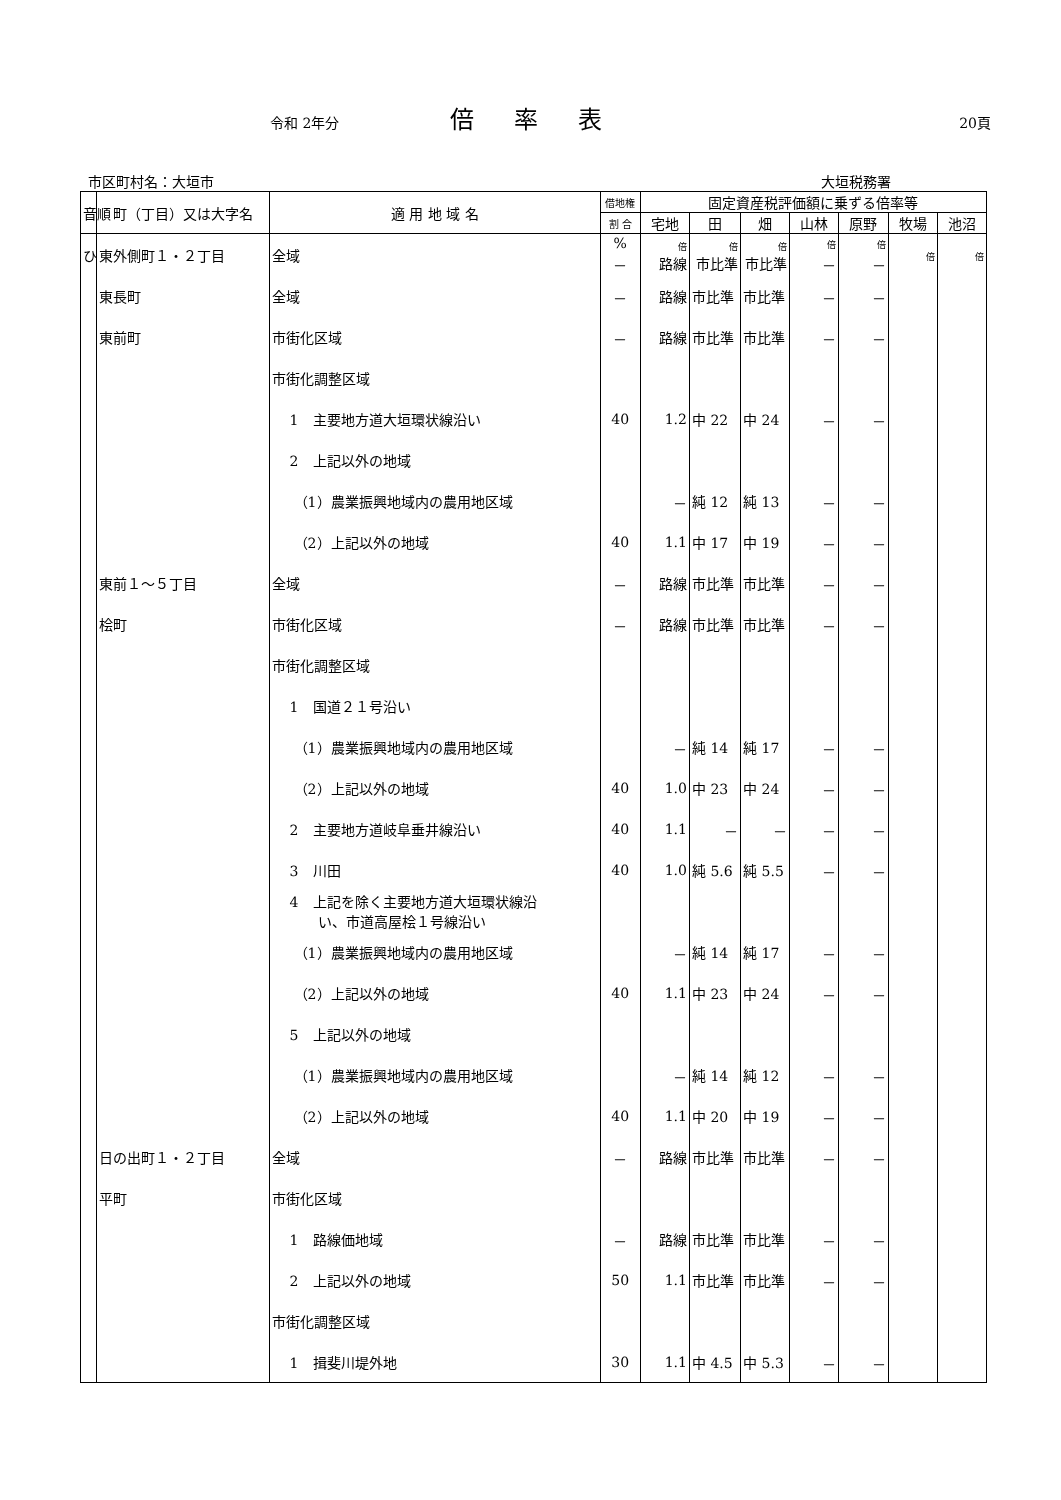令和 2年分 倍率表 20頁
市区町村名：大垣市 大垣税務署
| 音順 | 町（丁目）又は大字名 | 適 用 地 域 名 | 借地権 | 固定資産税評価額に乗ずる倍率等 | | | | | | |
| --- | --- | --- | --- | --- | --- | --- | --- | --- | --- | --- |
| | | | 割 合 | 宅地 | 田 | 畑 | 山林 | 原野 | 牧場 | 池沼 |
| ひ | 東外側町１・２丁目 | 全域 | % － | 倍 路線 | 倍 市比準 | 倍 市比準 | 倍 － | 倍 － | 倍 | 倍 |
| | 東長町 | 全域 | － | 路線 | 市比準 | 市比準 | － | － | | |
| | 東前町 | 市街化区域 | － | 路線 | 市比準 | 市比準 | － | － | | |
| | | 市街化調整区域 | | | | | | | | |
| | | 1 主要地方道大垣環状線沿い | 40 | 1.2 | 中 22 | 中 24 | － | － | | |
| | | 2 上記以外の地域 | | | | | | | | |
| | | （1）農業振興地域内の農用地区域 | | － | 純 12 | 純 13 | － | － | | |
| | | （2）上記以外の地域 | 40 | 1.1 | 中 17 | 中 19 | － | － | | |
| | 東前１～５丁目 | 全域 | － | 路線 | 市比準 | 市比準 | － | － | | |
| | 桧町 | 市街化区域 | － | 路線 | 市比準 | 市比準 | － | － | | |
| | | 市街化調整区域 | | | | | | | | |
| | | 1 国道２１号沿い | | | | | | | | |
| | | （1）農業振興地域内の農用地区域 | | － | 純 14 | 純 17 | － | － | | |
| | | （2）上記以外の地域 | 40 | 1.0 | 中 23 | 中 24 | － | － | | |
| | | 2 主要地方道岐阜垂井線沿い | 40 | 1.1 | － | － | － | － | | |
| | | 3 川田 | 40 | 1.0 | 純 5.6 | 純 5.5 | － | － | | |
| | | 4 上記を除く主要地方道大垣環状線沿 い、市道高屋桧１号線沿い | | | | | | | | |
| | | （1）農業振興地域内の農用地区域 | | － | 純 14 | 純 17 | － | － | | |
| | | （2）上記以外の地域 | 40 | 1.1 | 中 23 | 中 24 | － | － | | |
| | | 5 上記以外の地域 | | | | | | | | |
| | | （1）農業振興地域内の農用地区域 | | － | 純 14 | 純 12 | － | － | | |
| | | （2）上記以外の地域 | 40 | 1.1 | 中 20 | 中 19 | － | － | | |
| | 日の出町１・２丁目 | 全域 | － | 路線 | 市比準 | 市比準 | － | － | | |
| | 平町 | 市街化区域 | | | | | | | | |
| | | 1 路線価地域 | － | 路線 | 市比準 | 市比準 | － | － | | |
| | | 2 上記以外の地域 | 50 | 1.1 | 市比準 | 市比準 | － | － | | |
| | | 市街化調整区域 | | | | | | | | |
| | | 1 揖斐川堤外地 | 30 | 1.1 | 中 4.5 | 中 5.3 | － | － | | |